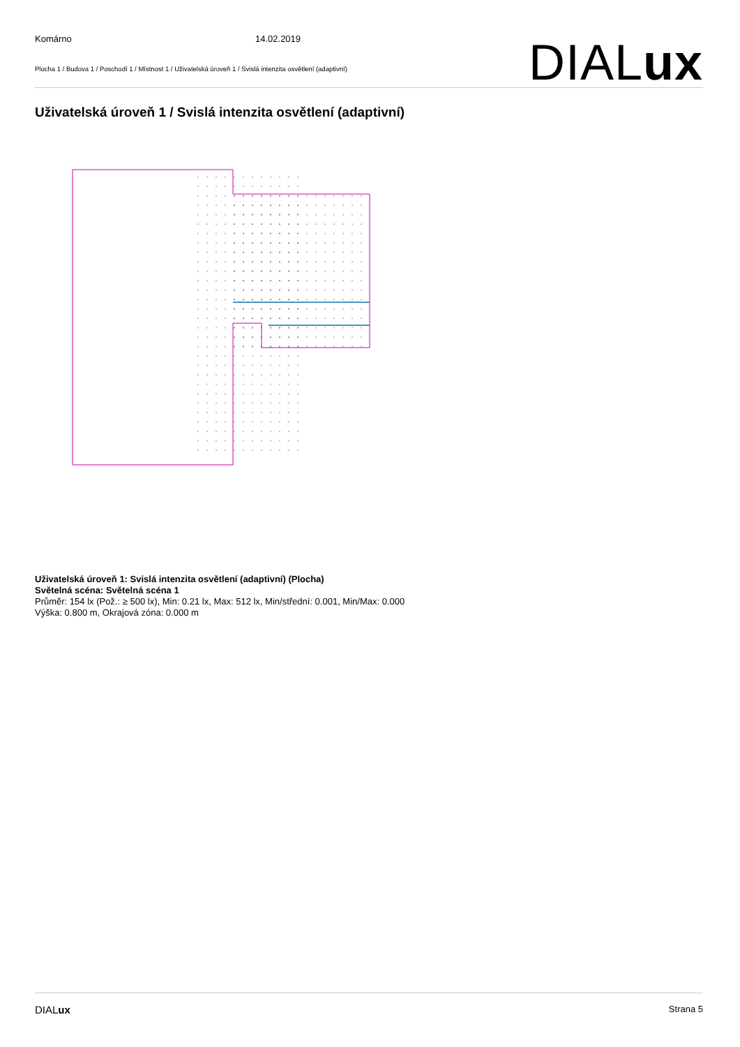Komárno 14.02.2019
Plocha 1 / Budova 1 / Poschodí 1 / Místnost 1 / Uživatelská úroveň 1 / Svislá intenzita osvětlení (adaptivní)
DIALux
Uživatelská úroveň 1 / Svislá intenzita osvětlení (adaptivní)
Uživatelská úroveň 1: Svislá intenzita osvětlení (adaptivní) (Plocha)
Světelná scéna: Světelná scéna 1
Průměr: 154 lx (Pož.: ≥ 500 lx), Min: 0.21 lx, Max: 512 lx, Min/střední: 0.001, Min/Max: 0.000
Výška: 0.800 m, Okrajová zóna: 0.000 m
DIALux Strana 5